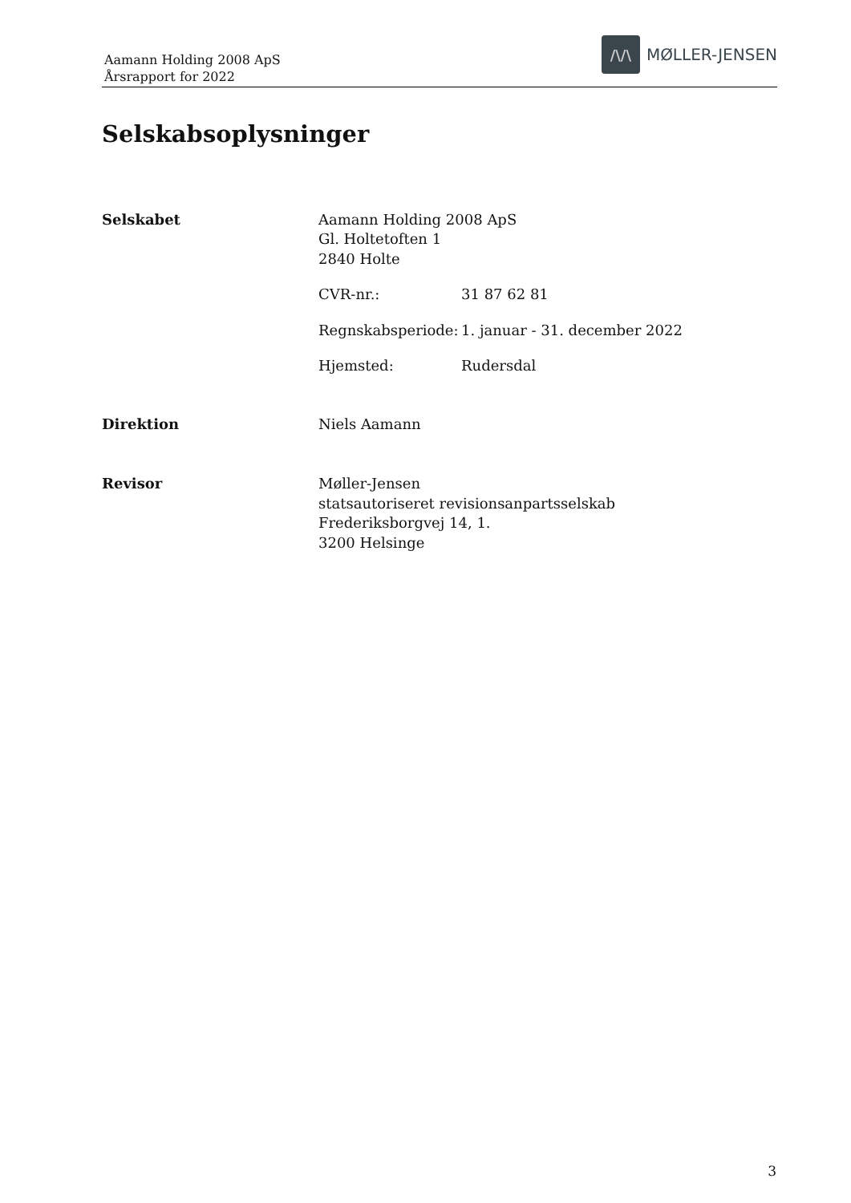Aamann Holding 2008 ApS
Årsrapport for 2022
/\/\
MØLLER-JENSEN
Selskabsoplysninger
Selskabet Aamann Holding 2008 ApS
Gl. Holtetoften 1
2840 Holte
CVR-nr.: 31 87 62 81
Regnskabsperiode:
1. januar - 31. december 2022
Hjemsted: Rudersdal
Direktion Niels Aamann
Revisor Møller-Jensen
statsautoriseret revisionsanpartsselskab
Frederiksborgvej 14, 1.
3200 Helsinge
3